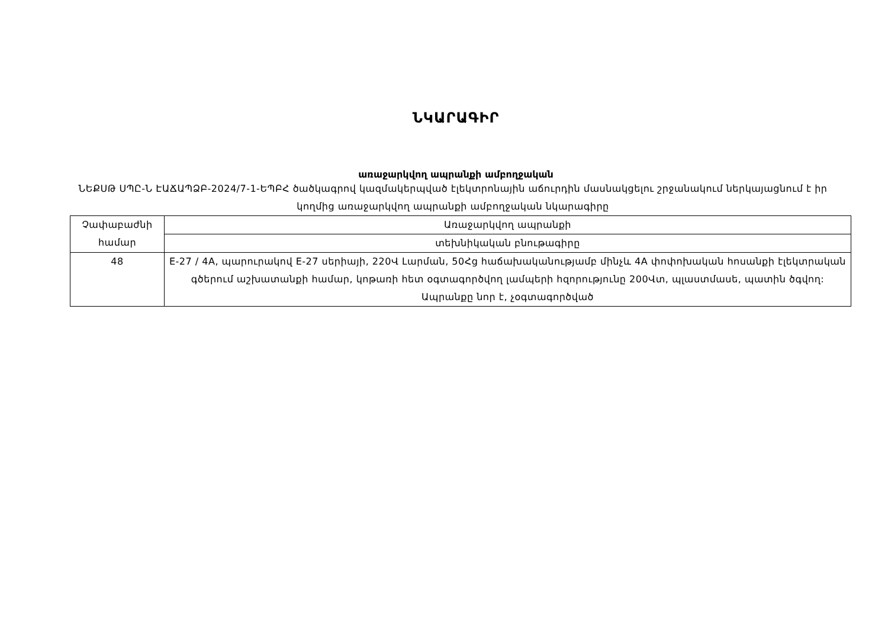ՆԿԱՐԱԳԻՐ
առաջարկվող ապրանքի ամբողջական
ՆԵՔՍԹ ՍՊԸ-Ն ԷԱՃԱՊՁԲ-2024/7-1-ԵՊԲՀ ծածկագրով կազմակերպված էլեկտրոնային աճուրդին մասնակցելու շրջանակում ներկայացնում է իր կողմից առաջարկվող ապրանքի ամբողջական նկարագիրը
| Չափաբաժնի համար | Առաջարկվող ապրանքի |
| | տեխնիկական բնութագիրը |
| 48 | E-27 / 4A, պարուրակով E-27 սերիայի, 220Վ Լարման, 50Հց հաճախականությամբ մինչև 4A փոփոխական հոսանքի էլեկտրական գծերում աշխատանքի համար, կոթառի հետ օգտագործվող լամպերի հզորությունը 200Վտ, պլաստմասե, պատին ծգվող: Ապրանքը նոր է, չօգտագործված |